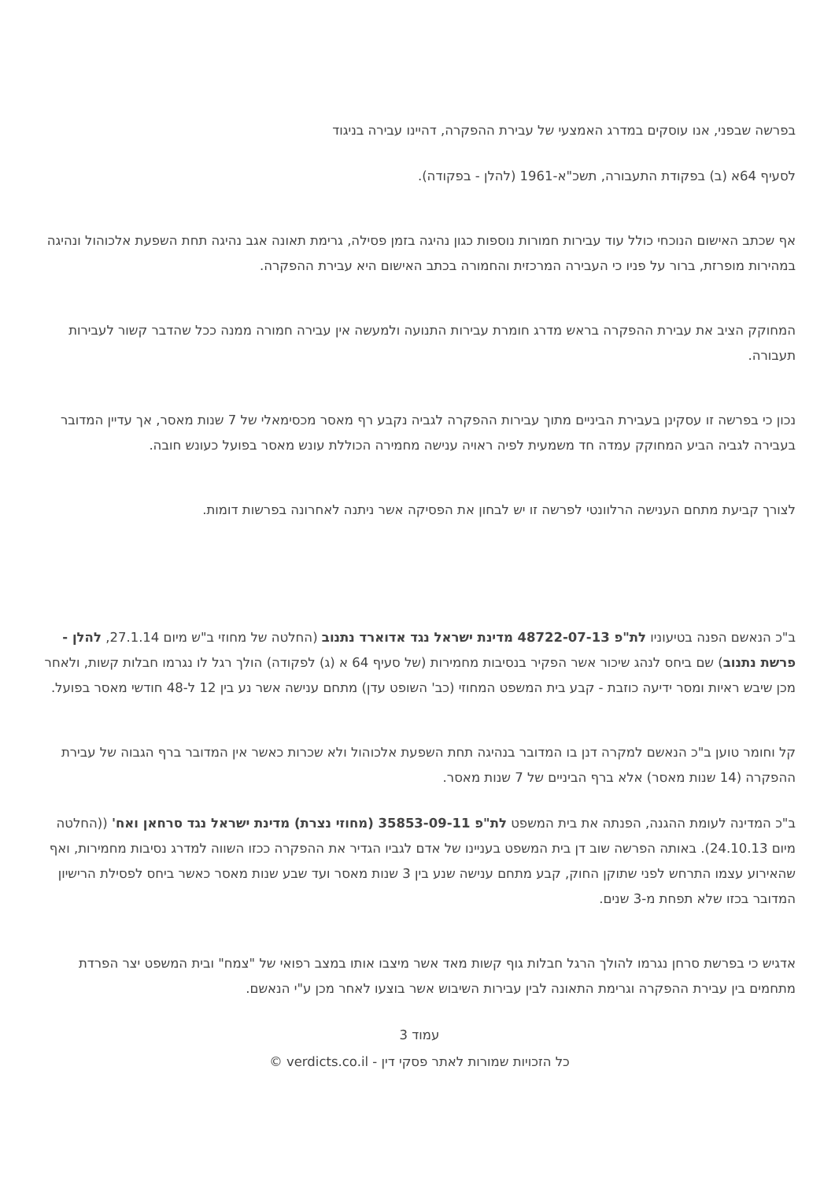בפרשה שבפני, אנו עוסקים במדרג האמצעי של עבירת ההפקרה, דהיינו עבירה בניגוד
לסעיף 64א (ב) בפקודת התעבורה, תשכ"א-1961 (להלן - בפקודה).
אף שכתב האישום הנוכחי כולל עוד עבירות חמורות נוספות כגון נהיגה בזמן פסילה, גרימת תאונה אגב נהיגה תחת השפעת אלכוהול ונהיגה במהירות מופרזת, ברור על פניו כי העבירה המרכזית והחמורה בכתב האישום היא עבירת ההפקרה.
המחוקק הציב את עבירת ההפקרה בראש מדרג חומרת עבירות התנועה ולמעשה אין עבירה חמורה ממנה ככל שהדבר קשור לעבירות תעבורה.
נכון כי בפרשה זו עסקינן בעבירת הביניים מתוך עבירות ההפקרה לגביה נקבע רף מאסר מכסימאלי של 7 שנות מאסר, אך עדיין המדובר בעבירה לגביה הביע המחוקק עמדה חד משמעית לפיה ראויה ענישה מחמירה הכוללת עונש מאסר בפועל כעונש חובה.
לצורך קביעת מתחם הענישה הרלוונטי לפרשה זו יש לבחון את הפסיקה אשר ניתנה לאחרונה בפרשות דומות.
ב"כ הנאשם הפנה בטיעוניו לת"פ 48722-07-13 מדינת ישראל נגד אדוארד נתנוב (החלטה של מחוזי ב"ש מיום 27.1.14, להלן - פרשת נתנוב) שם ביחס לנהג שיכור אשר הפקיר בנסיבות מחמירות (של סעיף 64 א (ג) לפקודה) הולך רגל לו נגרמו חבלות קשות, ולאחר מכן שיבש ראיות ומסר ידיעה כוזבת - קבע בית המשפט המחוזי (כב' השופט עדן) מתחם ענישה אשר נע בין 12 ל-48 חודשי מאסר בפועל.
קל וחומר טוען ב"כ הנאשם למקרה דנן בו המדובר בנהיגה תחת השפעת אלכוהול ולא שכרות כאשר אין המדובר ברף הגבוה של עבירת ההפקרה (14 שנות מאסר) אלא ברף הביניים של 7 שנות מאסר.
ב"כ המדינה לעומת ההגנה, הפנתה את בית המשפט לת"פ 35853-09-11 (מחוזי נצרת) מדינת ישראל נגד סרחאן ואח' ((החלטה מיום 24.10.13). באותה הפרשה שוב דן בית המשפט בעניינו של אדם לגביו הגדיר את ההפקרה ככזו השווה למדרג נסיבות מחמירות, ואף שהאירוע עצמו התרחש לפני שתוקן החוק, קבע מתחם ענישה שנע בין 3 שנות מאסר ועד שבע שנות מאסר כאשר ביחס לפסילת הרישיון המדובר בכזו שלא תפחת מ-3 שנים.
אדגיש כי בפרשת סרחן נגרמו להולך הרגל חבלות גוף קשות מאד אשר מיצבו אותו במצב רפואי של "צמח" ובית המשפט יצר הפרדת מתחמים בין עבירת ההפקרה וגרימת התאונה לבין עבירות השיבוש אשר בוצעו לאחר מכן ע"י הנאשם.
עמוד 3
כל הזכויות שמורות לאתר פסקי דין - verdicts.co.il ©